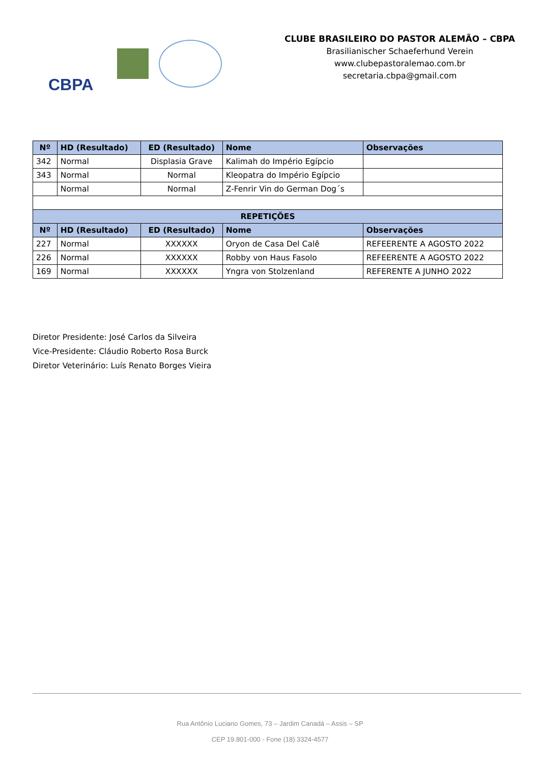CBPA
CLUBE BRASILEIRO DO PASTOR ALEMÃO – CBPA
Brasilianischer Schaeferhund Verein
www.clubepastoralemao.com.br
secretaria.cbpa@gmail.com
| Nº | HD (Resultado) | ED (Resultado) | Nome | Observações |
| --- | --- | --- | --- | --- |
| 342 | Normal | Displasia Grave | Kalimah do Império Egípcio | |
| 343 | Normal | Normal | Kleopatra do Império Egípcio | |
| | Normal | Normal | Z-Fenrir Vin do German Dog´s | |
| REPETIÇÕES | | | | |
| Nº | HD (Resultado) | ED (Resultado) | Nome | Observações |
| 227 | Normal | XXXXXX | Oryon de Casa Del Calê | REFEERENTE A AGOSTO 2022 |
| 226 | Normal | XXXXXX | Robby von Haus Fasolo | REFEERENTE A AGOSTO 2022 |
| 169 | Normal | XXXXXX | Yngra von Stolzenland | REFERENTE A JUNHO 2022 |
Diretor Presidente: José Carlos da Silveira
Vice-Presidente: Cláudio Roberto Rosa Burck
Diretor Veterinário: Luís Renato Borges Vieira
Rua Antônio Luciano Gomes, 73 – Jardim Canadá – Assis – SP
CEP 19.801-000 - Fone (18) 3324-4577